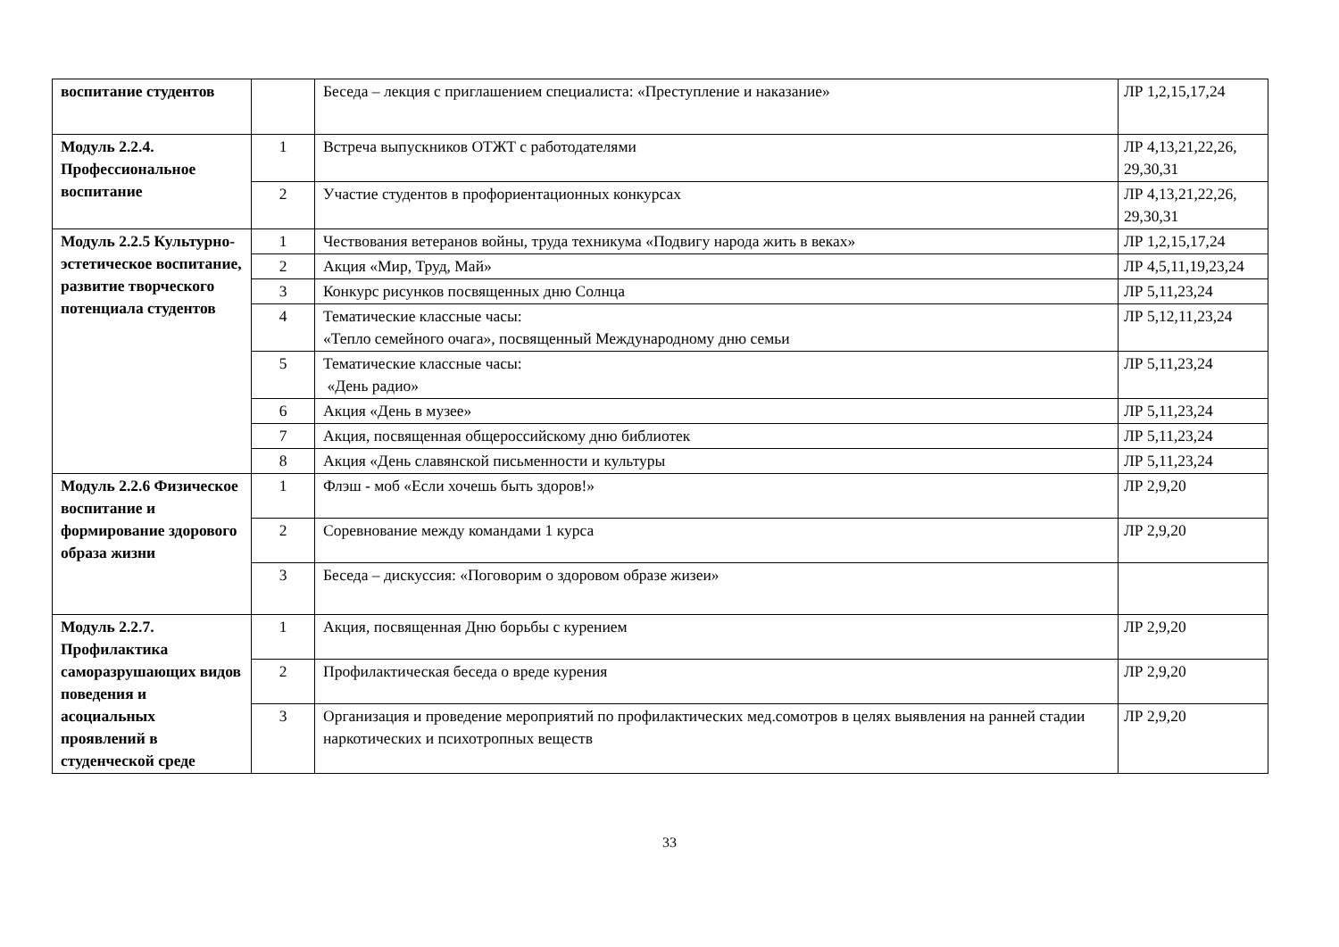| воспитание студентов | | Беседа – лекция с приглашением специалиста: «Преступление и наказание» | ЛР 1,2,15,17,24 |
| Модуль 2.2.4. Профессиональное воспитание | 1 | Встреча выпускников ОТЖТ с работодателями | ЛР 4,13,21,22,26, 29,30,31 |
| | 2 | Участие студентов в профориентационных конкурсах | ЛР 4,13,21,22,26, 29,30,31 |
| Модуль 2.2.5 Культурно-эстетическое воспитание, развитие творческого потенциала студентов | 1 | Чествования ветеранов войны, труда техникума «Подвигу народа жить в веках» | ЛР 1,2,15,17,24 |
| | 2 | Акция «Мир, Труд, Май» | ЛР 4,5,11,19,23,24 |
| | 3 | Конкурс рисунков посвященных дню Солнца | ЛР 5,11,23,24 |
| | 4 | Тематические классные часы: «Тепло семейного очага», посвященный Международному дню семьи | ЛР 5,12,11,23,24 |
| | 5 | Тематические классные часы: «День радио» | ЛР 5,11,23,24 |
| | 6 | Акция «День в музее» | ЛР 5,11,23,24 |
| | 7 | Акция, посвященная общероссийскому дню библиотек | ЛР 5,11,23,24 |
| | 8 | Акция «День славянской письменности и культуры | ЛР 5,11,23,24 |
| Модуль 2.2.6 Физическое воспитание и формирование здорового образа жизни | 1 | Флэш - моб «Если хочешь быть здоров!» | ЛР 2,9,20 |
| | 2 | Соревнование между командами 1 курса | ЛР 2,9,20 |
| | 3 | Беседа – дискуссия: «Поговорим о здоровом образе жизеи» | |
| Модуль 2.2.7. Профилактика саморазрушающих видов поведения и асоциальных проявлений в студенческой среде | 1 | Акция, посвященная Дню борьбы с курением | ЛР 2,9,20 |
| | 2 | Профилактическая беседа о вреде курения | ЛР 2,9,20 |
| | 3 | Организация и проведение мероприятий по профилактических мед.сомотров в целях выявления на ранней стадии наркотических и психотропных веществ | ЛР 2,9,20 |
33